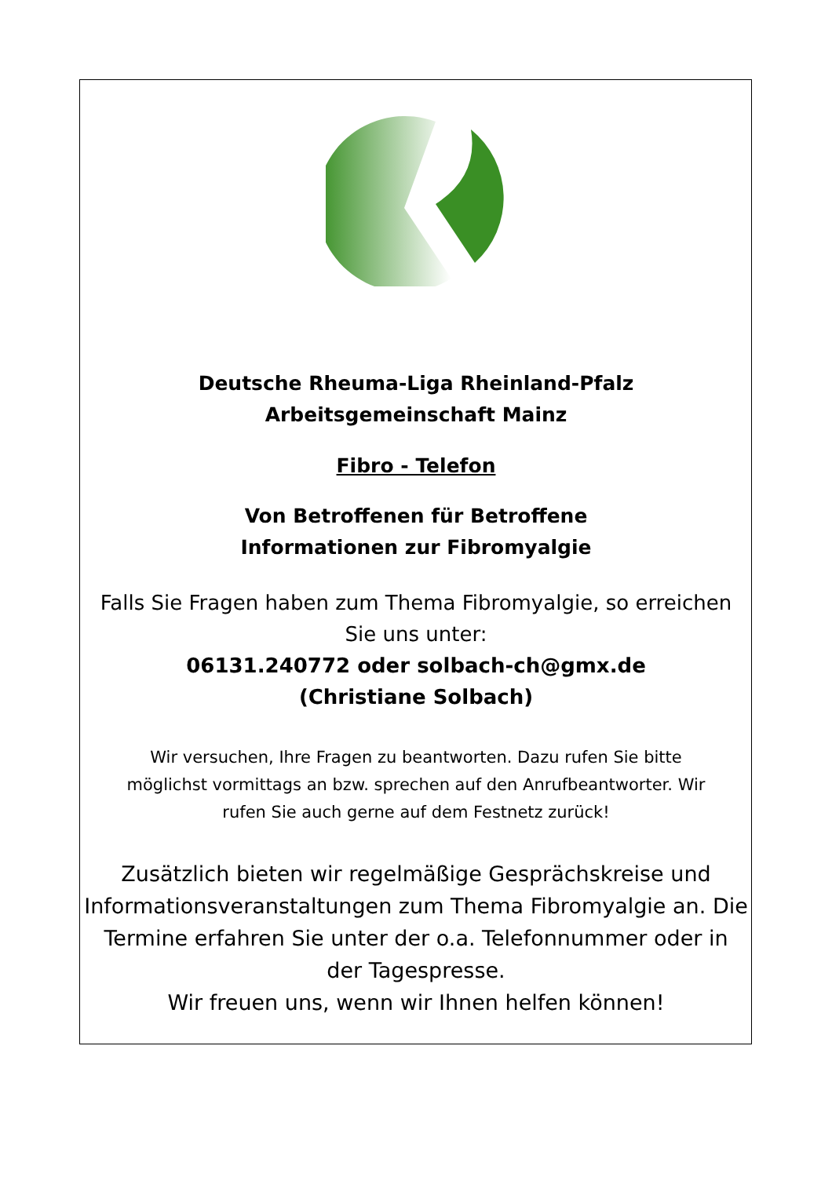Deutsche Rheuma-Liga Rheinland-Pfalz
Arbeitsgemeinschaft Mainz
Fibro - Telefon
Von Betroffenen für Betroffene
Informationen zur Fibromyalgie
Falls Sie Fragen haben zum Thema Fibromyalgie, so erreichen
Sie uns unter:
06131.240772 oder solbach-ch@gmx.de
(Christiane Solbach)
Wir versuchen, Ihre Fragen zu beantworten. Dazu rufen Sie bitte
möglichst vormittags an bzw. sprechen auf den Anrufbeantworter. Wir
rufen Sie auch gerne auf dem Festnetz zurück!
Zusätzlich bieten wir regelmäßige Gesprächskreise und
Informationsveranstaltungen zum Thema Fibromyalgie an. Die
Termine erfahren Sie unter der o.a. Telefonnummer oder in
der Tagespresse.
Wir freuen uns, wenn wir Ihnen helfen können!